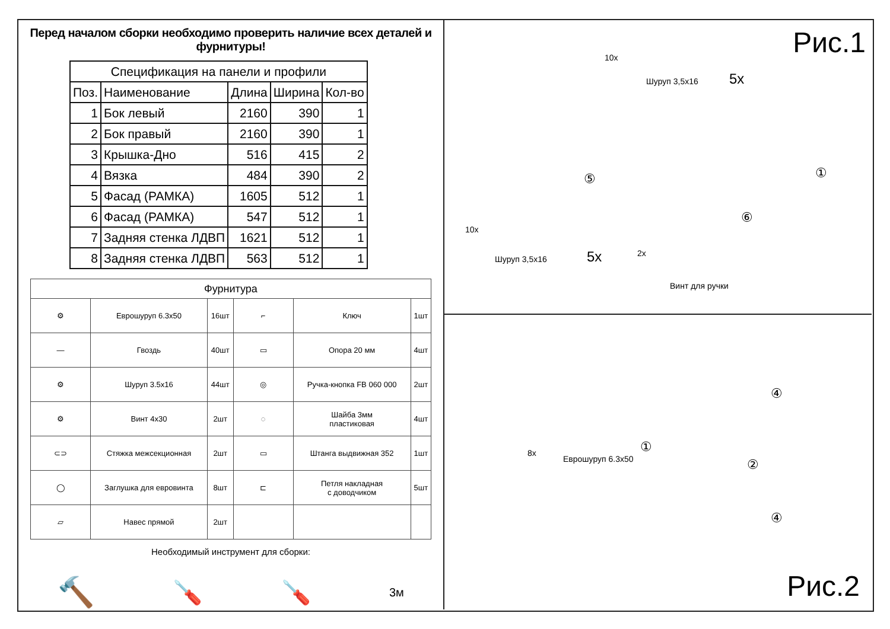Перед началом сборки необходимо проверить наличие всех деталей и фурнитуры!
| Спецификация на панели и профили | | | | |
| --- | --- | --- | --- | --- |
| Поз. | Наименование | Длина | Ширина | Кол-во |
| 1 | Бок левый | 2160 | 390 | 1 |
| 2 | Бок правый | 2160 | 390 | 1 |
| 3 | Крышка-Дно | 516 | 415 | 2 |
| 4 | Вязка | 484 | 390 | 2 |
| 5 | Фасад (РАМКА) | 1605 | 512 | 1 |
| 6 | Фасад (РАМКА) | 547 | 512 | 1 |
| 7 | Задняя стенка ЛДВП | 1621 | 512 | 1 |
| 8 | Задняя стенка ЛДВП | 563 | 512 | 1 |
| Фурнитура | | | | | |
| --- | --- | --- | --- | --- | --- |
| ⚙ | Еврошуруп 6.3х50 | 16шт | ⌐ | Ключ | 1шт |
| — | Гвоздь | 40шт | ▭ | Опора 20 мм | 4шт |
| ⚙ | Шуруп 3.5х16 | 44шт | ◎ | Ручка-кнопка FB 060 000 | 2шт |
| ⚙ | Винт 4х30 | 2шт | ◌ | Шайба 3мм пластиковая | 4шт |
| ⊂⊃ | Стяжка межсекционная | 2шт | ▭ | Штанга выдвижная 352 | 1шт |
| ◯ | Заглушка для евровинта | 8шт | ⊏ | Петля накладная с доводчиком | 5шт |
| ▱ | Навес прямой | 2шт | | | |
Необходимый инструмент для сборки:
🔨 🪛 🪛 3м
Рис.1 10x
Шуруп 3,5х16 5x
①
⑤
⑥
10x
Шуруп 3,5х16 5x 2x
Винт для ручки
8x
Еврошуруп 6.3х50
④
④
①
②
Рис.2